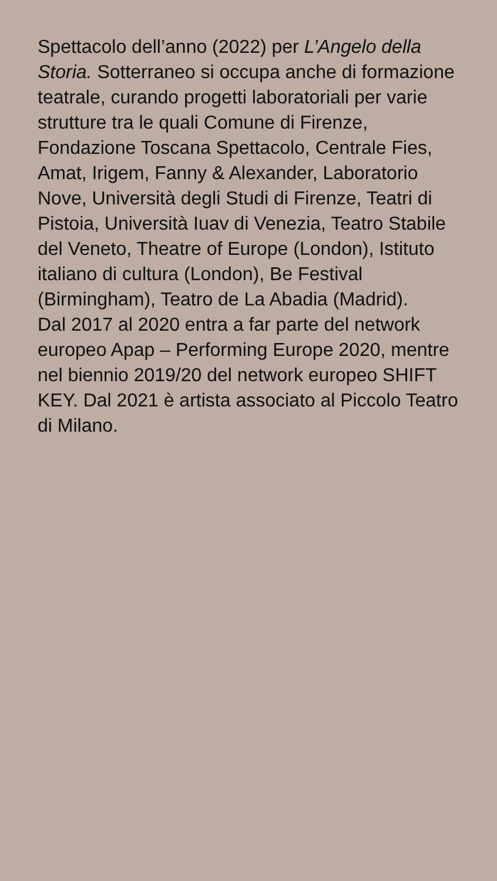Spettacolo dell’anno (2022) per L’Angelo della Storia. Sotterraneo si occupa anche di formazione teatrale, curando progetti laboratoriali per varie strutture tra le quali Comune di Firenze, Fondazione Toscana Spettacolo, Centrale Fies, Amat, Irigem, Fanny & Alexander, Laboratorio Nove, Università degli Studi di Firenze, Teatri di Pistoia, Università Iuav di Venezia, Teatro Stabile del Veneto, Theatre of Europe (London), Istituto italiano di cultura (London), Be Festival (Birmingham), Teatro de La Abadia (Madrid).
Dal 2017 al 2020 entra a far parte del network europeo Apap – Performing Europe 2020, mentre nel biennio 2019/20 del network europeo SHIFT KEY. Dal 2021 è artista associato al Piccolo Teatro di Milano.